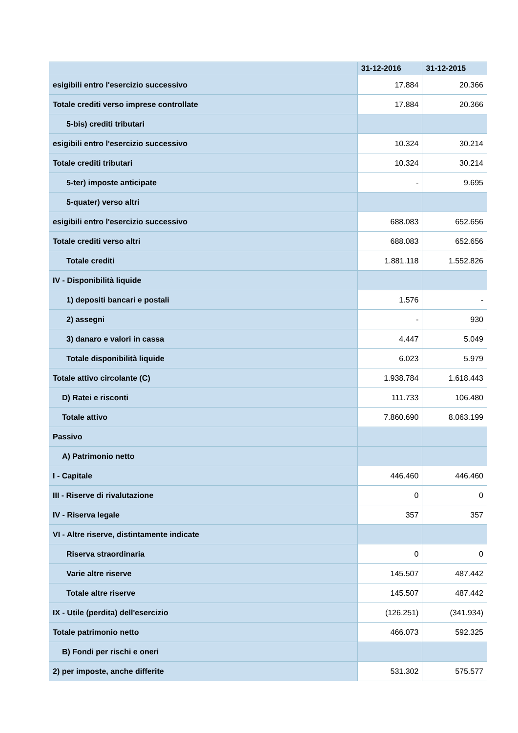| | 31-12-2016 | 31-12-2015 |
| --- | --- | --- |
| esigibili entro l'esercizio successivo | 17.884 | 20.366 |
| Totale crediti verso imprese controllate | 17.884 | 20.366 |
| 5-bis) crediti tributari | | |
| esigibili entro l'esercizio successivo | 10.324 | 30.214 |
| Totale crediti tributari | 10.324 | 30.214 |
| 5-ter) imposte anticipate | - | 9.695 |
| 5-quater) verso altri | | |
| esigibili entro l'esercizio successivo | 688.083 | 652.656 |
| Totale crediti verso altri | 688.083 | 652.656 |
| Totale crediti | 1.881.118 | 1.552.826 |
| IV - Disponibilità liquide | | |
| 1) depositi bancari e postali | 1.576 | - |
| 2) assegni | - | 930 |
| 3) danaro e valori in cassa | 4.447 | 5.049 |
| Totale disponibilità liquide | 6.023 | 5.979 |
| Totale attivo circolante (C) | 1.938.784 | 1.618.443 |
| D) Ratei e risconti | 111.733 | 106.480 |
| Totale attivo | 7.860.690 | 8.063.199 |
| Passivo | | |
| A) Patrimonio netto | | |
| I - Capitale | 446.460 | 446.460 |
| III - Riserve di rivalutazione | 0 | 0 |
| IV - Riserva legale | 357 | 357 |
| VI - Altre riserve, distintamente indicate | | |
| Riserva straordinaria | 0 | 0 |
| Varie altre riserve | 145.507 | 487.442 |
| Totale altre riserve | 145.507 | 487.442 |
| IX - Utile (perdita) dell'esercizio | (126.251) | (341.934) |
| Totale patrimonio netto | 466.073 | 592.325 |
| B) Fondi per rischi e oneri | | |
| 2) per imposte, anche differite | 531.302 | 575.577 |